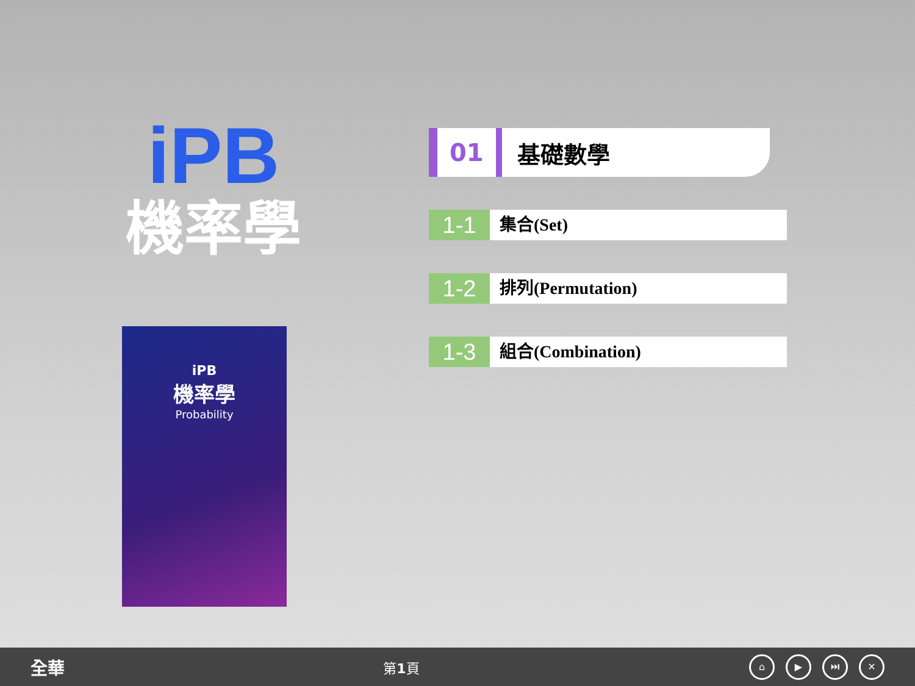iPB
機率學
iPB
機率學
Probability
01 基礎數學
1-1 集合(Set)
1-2 排列(Permutation)
1-3 組合(Combination)
全華 第1頁 ⌂ ▶ ⏭ ✕